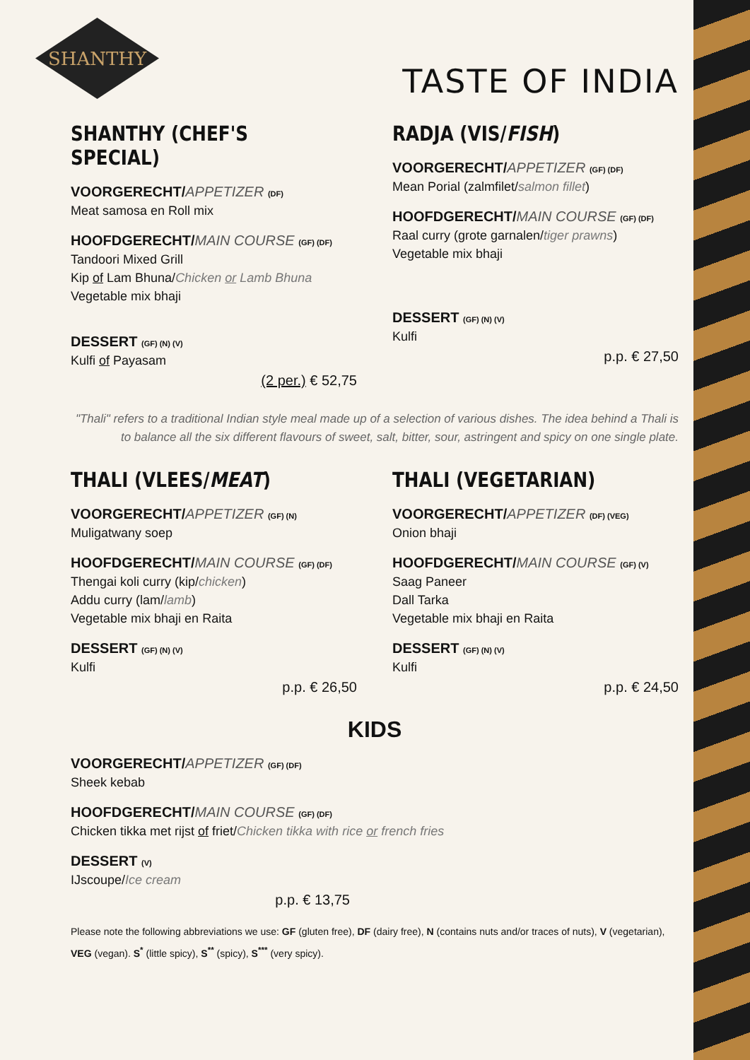SHANTHY
TASTE OF INDIA
SHANTHY (CHEF'S SPECIAL)
VOORGERECHT/APPETIZER (DF)
Meat samosa en Roll mix
HOOFDGERECHT/MAIN COURSE (GF) (DF)
Tandoori Mixed Grill
Kip of Lam Bhuna/Chicken or Lamb Bhuna
Vegetable mix bhaji
DESSERT (GF) (N) (V)
Kulfi of Payasam
(2 per.) € 52,75
RADJA (VIS/FISH)
VOORGERECHT/APPETIZER (GF) (DF)
Mean Porial (zalmfilet/salmon fillet)
HOOFDGERECHT/MAIN COURSE (GF) (DF)
Raal curry (grote garnalen/tiger prawns)
Vegetable mix bhaji
DESSERT (GF) (N) (V)
Kulfi
p.p. € 27,50
"Thali" refers to a traditional Indian style meal made up of a selection of various dishes. The idea behind a Thali is to balance all the six different flavours of sweet, salt, bitter, sour, astringent and spicy on one single plate.
THALI (VLEES/MEAT)
VOORGERECHT/APPETIZER (GF) (N)
Muligatwany soep
HOOFDGERECHT/MAIN COURSE (GF) (DF)
Thengai koli curry (kip/chicken)
Addu curry (lam/lamb)
Vegetable mix bhaji en Raita
DESSERT (GF) (N) (V)
Kulfi
p.p. € 26,50
THALI (VEGETARIAN)
VOORGERECHT/APPETIZER (DF) (VEG)
Onion bhaji
HOOFDGERECHT/MAIN COURSE (GF) (V)
Saag Paneer
Dall Tarka
Vegetable mix bhaji en Raita
DESSERT (GF) (N) (V)
Kulfi
p.p. € 24,50
KIDS
VOORGERECHT/APPETIZER (GF) (DF)
Sheek kebab
HOOFDGERECHT/MAIN COURSE (GF) (DF)
Chicken tikka met rijst of friet/Chicken tikka with rice or french fries
DESSERT (V)
IJscoupe/Ice cream
p.p. € 13,75
Please note the following abbreviations we use: GF (gluten free), DF (dairy free), N (contains nuts and/or traces of nuts), V (vegetarian), VEG (vegan). S<sup>*</sup> (little spicy), S<sup>**</sup> (spicy), S<sup>***</sup> (very spicy).